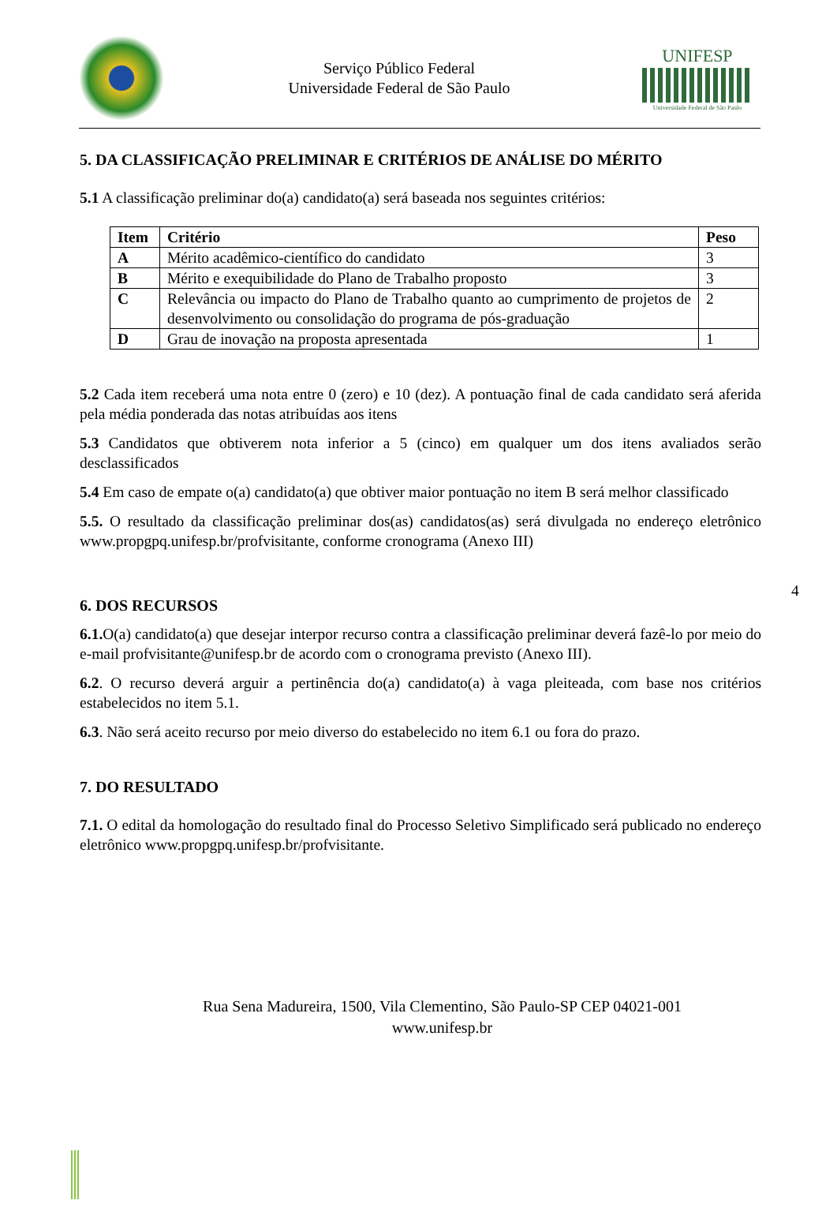Serviço Público Federal
Universidade Federal de São Paulo
UNIFESP
Universidade Federal de São Paulo
5. DA CLASSIFICAÇÃO PRELIMINAR E CRITÉRIOS DE ANÁLISE DO MÉRITO
5.1 A classificação preliminar do(a) candidato(a) será baseada nos seguintes critérios:
| Item | Critério | Peso |
| --- | --- | --- |
| A | Mérito acadêmico-científico do candidato | 3 |
| B | Mérito e exequibilidade do Plano de Trabalho proposto | 3 |
| C | Relevância ou impacto do Plano de Trabalho quanto ao cumprimento de projetos de desenvolvimento ou consolidação do programa de pós-graduação | 2 |
| D | Grau de inovação na proposta apresentada | 1 |
5.2 Cada item receberá uma nota entre 0 (zero) e 10 (dez). A pontuação final de cada candidato será aferida pela média ponderada das notas atribuídas aos itens
5.3 Candidatos que obtiverem nota inferior a 5 (cinco) em qualquer um dos itens avaliados serão desclassificados
5.4 Em caso de empate o(a) candidato(a) que obtiver maior pontuação no item B será melhor classificado
5.5. O resultado da classificação preliminar dos(as) candidatos(as) será divulgada no endereço eletrônico www.propgpq.unifesp.br/profvisitante, conforme cronograma (Anexo III)
6. DOS RECURSOS
6.1. O(a) candidato(a) que desejar interpor recurso contra a classificação preliminar deverá fazê-lo por meio do e-mail profvisitante@unifesp.br de acordo com o cronograma previsto (Anexo III).
6.2. O recurso deverá arguir a pertinência do(a) candidato(a) à vaga pleiteada, com base nos critérios estabelecidos no item 5.1.
6.3. Não será aceito recurso por meio diverso do estabelecido no item 6.1 ou fora do prazo.
7. DO RESULTADO
7.1. O edital da homologação do resultado final do Processo Seletivo Simplificado será publicado no endereço eletrônico www.propgpq.unifesp.br/profvisitante.
4
Rua Sena Madureira, 1500, Vila Clementino, São Paulo-SP CEP 04021-001
www.unifesp.br